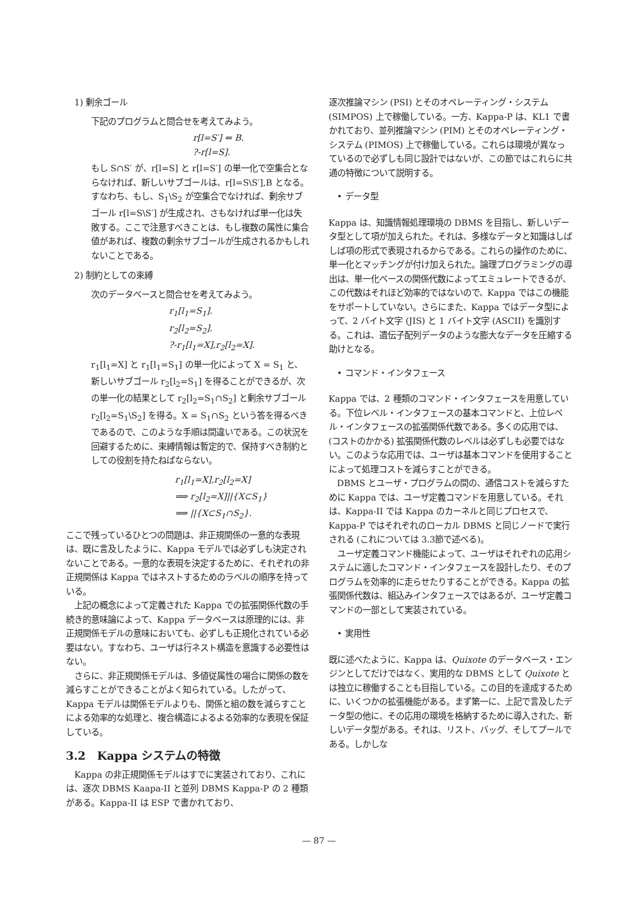1) 剰余ゴール
下記のプログラムと問合せを考えてみよう。
r[l=S′] ⇐ B.
?-r[l=S].
もし S∩S′ が、r[l=S] と r[l=S′] の単一化で空集合とならなければ、新しいサブゴールは、r[l=S\S′],B となる。すなわち、もし、S<sub>1</sub>\S<sub>2</sub> が空集合でなければ、剰余サブゴール r[l=S\S′] が生成され、さもなければ単一化は失敗する。ここで注意すべきことは、もし複数の属性に集合値があれば、複数の剰余サブゴールが生成されるかもしれないことである。
2) 制約としての束縛
次のデータベースと問合せを考えてみよう。
r<sub>1</sub>[l<sub>1</sub>=S<sub>1</sub>].
r<sub>2</sub>[l<sub>2</sub>=S<sub>2</sub>].
?-r<sub>1</sub>[l<sub>1</sub>=X],r<sub>2</sub>[l<sub>2</sub>=X].
r<sub>1</sub>[l<sub>1</sub>=X] と r<sub>1</sub>[l<sub>1</sub>=S<sub>1</sub>] の単一化によって X = S<sub>1</sub> と、新しいサブゴール r<sub>2</sub>[l<sub>2</sub>=S<sub>1</sub>] を得ることができるが、次の単一化の結果として r<sub>2</sub>[l<sub>2</sub>=S<sub>1</sub>∩S<sub>2</sub>] と剰余サブゴール r<sub>2</sub>[l<sub>2</sub>=S<sub>1</sub>\S<sub>2</sub>] を得る。X = S<sub>1</sub>∩S<sub>2</sub> という答を得るべきであるので、このような手順は間違いである。この状況を回避するために、束縛情報は暫定的で、保持すべき制約としての役割を持たねばならない。
r<sub>1</sub>[l<sub>1</sub>=X],r<sub>2</sub>[l<sub>2</sub>=X]
⟹ r<sub>2</sub>[l<sub>2</sub>=X]||{X⊂S<sub>1</sub>}
⟹ ||{X⊂S<sub>1</sub>∩S<sub>2</sub>}.
ここで残っているひとつの問題は、非正規関係の一意的な表現は、既に言及したように、Kappa モデルでは必ずしも決定されないことである。一意的な表現を決定するために、それぞれの非正規関係は Kappa ではネストするためのラベルの順序を持っている。
　上記の概念によって定義された Kappa での拡張関係代数の手続き的意味論によって、Kappa データベースは原理的には、非正規関係モデルの意味においても、必ずしも正規化されている必要はない。すなわち、ユーザは行ネスト構造を意識する必要性はない。
　さらに、非正規関係モデルは、多値従属性の場合に関係の数を減らすことができることがよく知られている。したがって、Kappa モデルは関係モデルよりも、関係と組の数を減らすことによる効率的な処理と、複合構造によるよる効率的な表現を保証している。
3.2　Kappa システムの特徴
　Kappa の非正規関係モデルはすでに実装されており、これには、逐次 DBMS Kaapa-II と並列 DBMS Kappa-P の 2 種類がある。Kappa-II は ESP で書かれており、
逐次推論マシン (PSI) とそのオペレーティング・システム (SIMPOS) 上で稼働している。一方、Kappa-P は、KL1 で書かれており、並列推論マシン (PIM) とそのオペレーティング・システム (PIMOS) 上で稼働している。これらは環境が異なっているので必ずしも同じ設計ではないが、この節ではこれらに共通の特徴について説明する。
• データ型
Kappa は、知識情報処理環境の DBMS を目指し、新しいデータ型として項が加えられた。それは、多様なデータと知識はしばしば項の形式で表現されるからである。これらの操作のために、単一化とマッチングが付け加えられた。論理プログラミングの導出は、単一化ベースの関係代数によってエミュレートできるが、この代数はそれほど効率的ではないので、Kappa ではこの機能をサポートしていない。さらにまた、Kappa ではデータ型によって、2 バイト文字 (JIS) と 1 バイト文字 (ASCII) を識別する。これは、遺伝子配列データのような膨大なデータを圧縮する助けとなる。
• コマンド・インタフェース
Kappa では、2 種類のコマンド・インタフェースを用意している。下位レベル・インタフェースの基本コマンドと、上位レベル・インタフェースの拡張関係代数である。多くの応用では、(コストのかかる) 拡張関係代数のレベルは必ずしも必要ではない。このような応用では、ユーザは基本コマンドを使用することによって処理コストを減らすことができる。
　DBMS とユーザ・プログラムの間の、通信コストを減らすために Kappa では、ユーザ定義コマンドを用意している。それは、Kappa-II では Kappa のカーネルと同じプロセスで、Kappa-P ではそれぞれのローカル DBMS と同じノードで実行される (これについては 3.3節で述べる)。
　ユーザ定義コマンド機能によって、ユーザはそれぞれの応用システムに適したコマンド・インタフェースを設計したり、そのプログラムを効率的に走らせたりすることができる。Kappa の拡張関係代数は、組込みインタフェースではあるが、ユーザ定義コマンドの一部として実装されている。
• 実用性
既に述べたように、Kappa は、Quixote のデータベース・エンジンとしてだけではなく、実用的な DBMS として Quixote とは独立に稼働することも目指している。この目的を達成するために、いくつかの拡張機能がある。まず第一に、上記で言及したデータ型の他に、その応用の環境を格納するために導入された、新しいデータ型がある。それは、リスト、バッグ、そしてプールである。しかしな
— 87 —